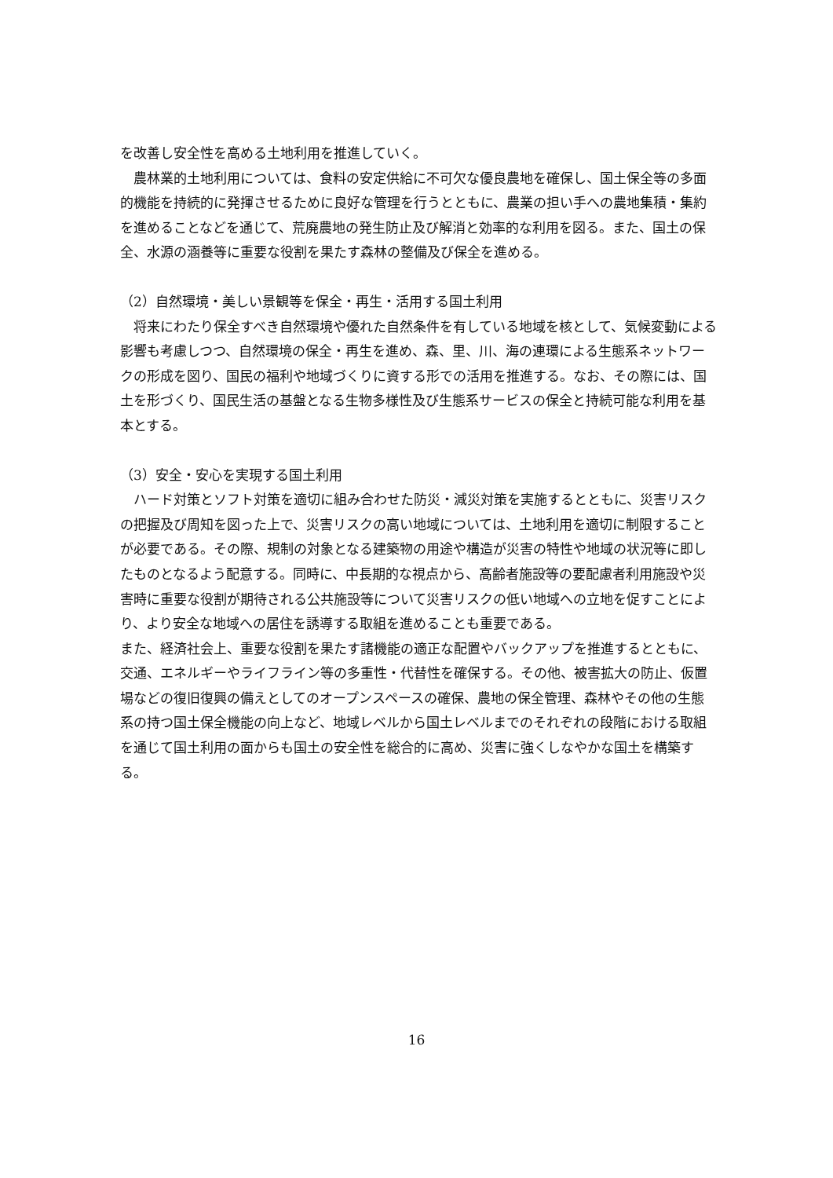を改善し安全性を高める土地利用を推進していく。
　農林業的土地利用については、食料の安定供給に不可欠な優良農地を確保し、国土保全等の多面的機能を持続的に発揮させるために良好な管理を行うとともに、農業の担い手への農地集積・集約を進めることなどを通じて、荒廃農地の発生防止及び解消と効率的な利用を図る。また、国土の保全、水源の涵養等に重要な役割を果たす森林の整備及び保全を進める。
（2）自然環境・美しい景観等を保全・再生・活用する国土利用
　将来にわたり保全すべき自然環境や優れた自然条件を有している地域を核として、気候変動による影響も考慮しつつ、自然環境の保全・再生を進め、森、里、川、海の連環による生態系ネットワークの形成を図り、国民の福利や地域づくりに資する形での活用を推進する。なお、その際には、国土を形づくり、国民生活の基盤となる生物多様性及び生態系サービスの保全と持続可能な利用を基本とする。
（3）安全・安心を実現する国土利用
　ハード対策とソフト対策を適切に組み合わせた防災・減災対策を実施するとともに、災害リスクの把握及び周知を図った上で、災害リスクの高い地域については、土地利用を適切に制限することが必要である。その際、規制の対象となる建築物の用途や構造が災害の特性や地域の状況等に即したものとなるよう配意する。同時に、中長期的な視点から、高齢者施設等の要配慮者利用施設や災害時に重要な役割が期待される公共施設等について災害リスクの低い地域への立地を促すことにより、より安全な地域への居住を誘導する取組を進めることも重要である。
また、経済社会上、重要な役割を果たす諸機能の適正な配置やバックアップを推進するとともに、交通、エネルギーやライフライン等の多重性・代替性を確保する。その他、被害拡大の防止、仮置場などの復旧復興の備えとしてのオープンスペースの確保、農地の保全管理、森林やその他の生態系の持つ国土保全機能の向上など、地域レベルから国土レベルまでのそれぞれの段階における取組を通じて国土利用の面からも国土の安全性を総合的に高め、災害に強くしなやかな国土を構築する。
16